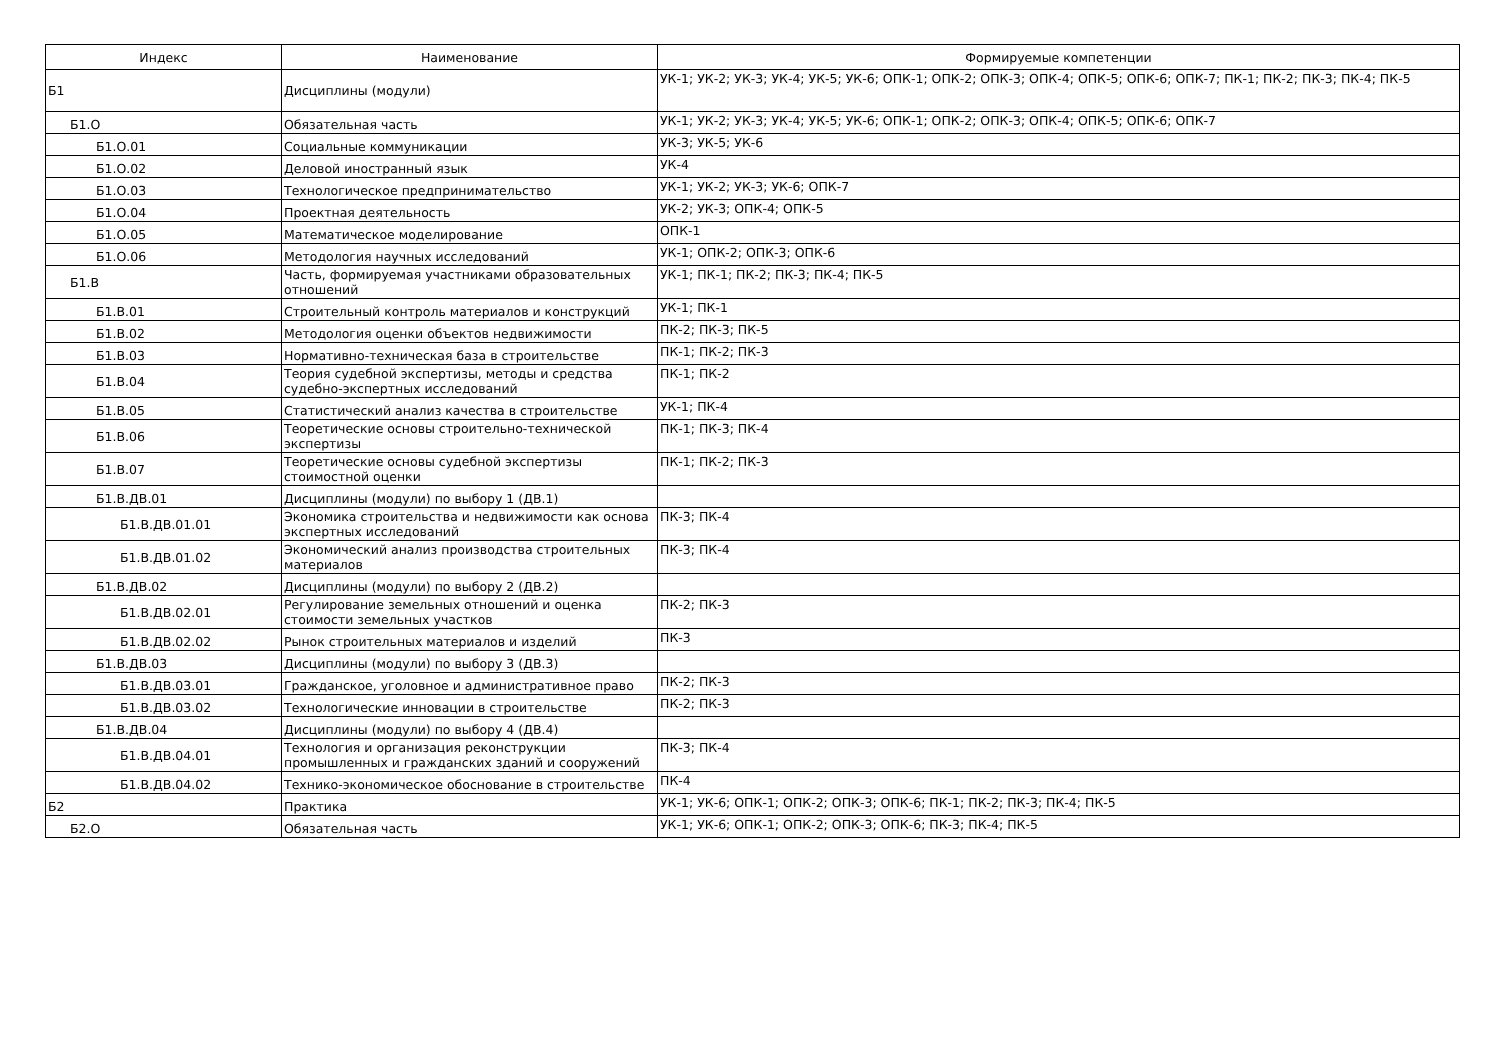| Индекс | Наименование | Формируемые компетенции |
| --- | --- | --- |
| Б1 | Дисциплины (модули) | УК-1; УК-2; УК-3; УК-4; УК-5; УК-6; ОПК-1; ОПК-2; ОПК-3; ОПК-4; ОПК-5; ОПК-6; ОПК-7; ПК-1; ПК-2; ПК-3; ПК-4; ПК-5 |
| Б1.О | Обязательная часть | УК-1; УК-2; УК-3; УК-4; УК-5; УК-6; ОПК-1; ОПК-2; ОПК-3; ОПК-4; ОПК-5; ОПК-6; ОПК-7 |
| Б1.О.01 | Социальные коммуникации | УК-3; УК-5; УК-6 |
| Б1.О.02 | Деловой иностранный язык | УК-4 |
| Б1.О.03 | Технологическое предпринимательство | УК-1; УК-2; УК-3; УК-6; ОПК-7 |
| Б1.О.04 | Проектная деятельность | УК-2; УК-3; ОПК-4; ОПК-5 |
| Б1.О.05 | Математическое моделирование | ОПК-1 |
| Б1.О.06 | Методология научных исследований | УК-1; ОПК-2; ОПК-3; ОПК-6 |
| Б1.В | Часть, формируемая участниками образовательных отношений | УК-1; ПК-1; ПК-2; ПК-3; ПК-4; ПК-5 |
| Б1.В.01 | Строительный контроль материалов и конструкций | УК-1; ПК-1 |
| Б1.В.02 | Методология оценки объектов недвижимости | ПК-2; ПК-3; ПК-5 |
| Б1.В.03 | Нормативно-техническая база в строительстве | ПК-1; ПК-2; ПК-3 |
| Б1.В.04 | Теория судебной экспертизы, методы и средства судебно-экспертных исследований | ПК-1; ПК-2 |
| Б1.В.05 | Статистический анализ качества в строительстве | УК-1; ПК-4 |
| Б1.В.06 | Теоретические основы строительно-технической экспертизы | ПК-1; ПК-3; ПК-4 |
| Б1.В.07 | Теоретические основы судебной экспертизы стоимостной оценки | ПК-1; ПК-2; ПК-3 |
| Б1.В.ДВ.01 | Дисциплины (модули) по выбору 1 (ДВ.1) | |
| Б1.В.ДВ.01.01 | Экономика строительства и недвижимости как основа экспертных исследований | ПК-3; ПК-4 |
| Б1.В.ДВ.01.02 | Экономический анализ производства строительных материалов | ПК-3; ПК-4 |
| Б1.В.ДВ.02 | Дисциплины (модули) по выбору 2 (ДВ.2) | |
| Б1.В.ДВ.02.01 | Регулирование земельных отношений и оценка стоимости земельных участков | ПК-2; ПК-3 |
| Б1.В.ДВ.02.02 | Рынок строительных материалов и изделий | ПК-3 |
| Б1.В.ДВ.03 | Дисциплины (модули) по выбору 3 (ДВ.3) | |
| Б1.В.ДВ.03.01 | Гражданское, уголовное и административное право | ПК-2; ПК-3 |
| Б1.В.ДВ.03.02 | Технологические инновации в строительстве | ПК-2; ПК-3 |
| Б1.В.ДВ.04 | Дисциплины (модули) по выбору 4 (ДВ.4) | |
| Б1.В.ДВ.04.01 | Технология и организация реконструкции промышленных и гражданских зданий и сооружений | ПК-3; ПК-4 |
| Б1.В.ДВ.04.02 | Технико-экономическое обоснование в строительстве | ПК-4 |
| Б2 | Практика | УК-1; УК-6; ОПК-1; ОПК-2; ОПК-3; ОПК-6; ПК-1; ПК-2; ПК-3; ПК-4; ПК-5 |
| Б2.О | Обязательная часть | УК-1; УК-6; ОПК-1; ОПК-2; ОПК-3; ОПК-6; ПК-3; ПК-4; ПК-5 |